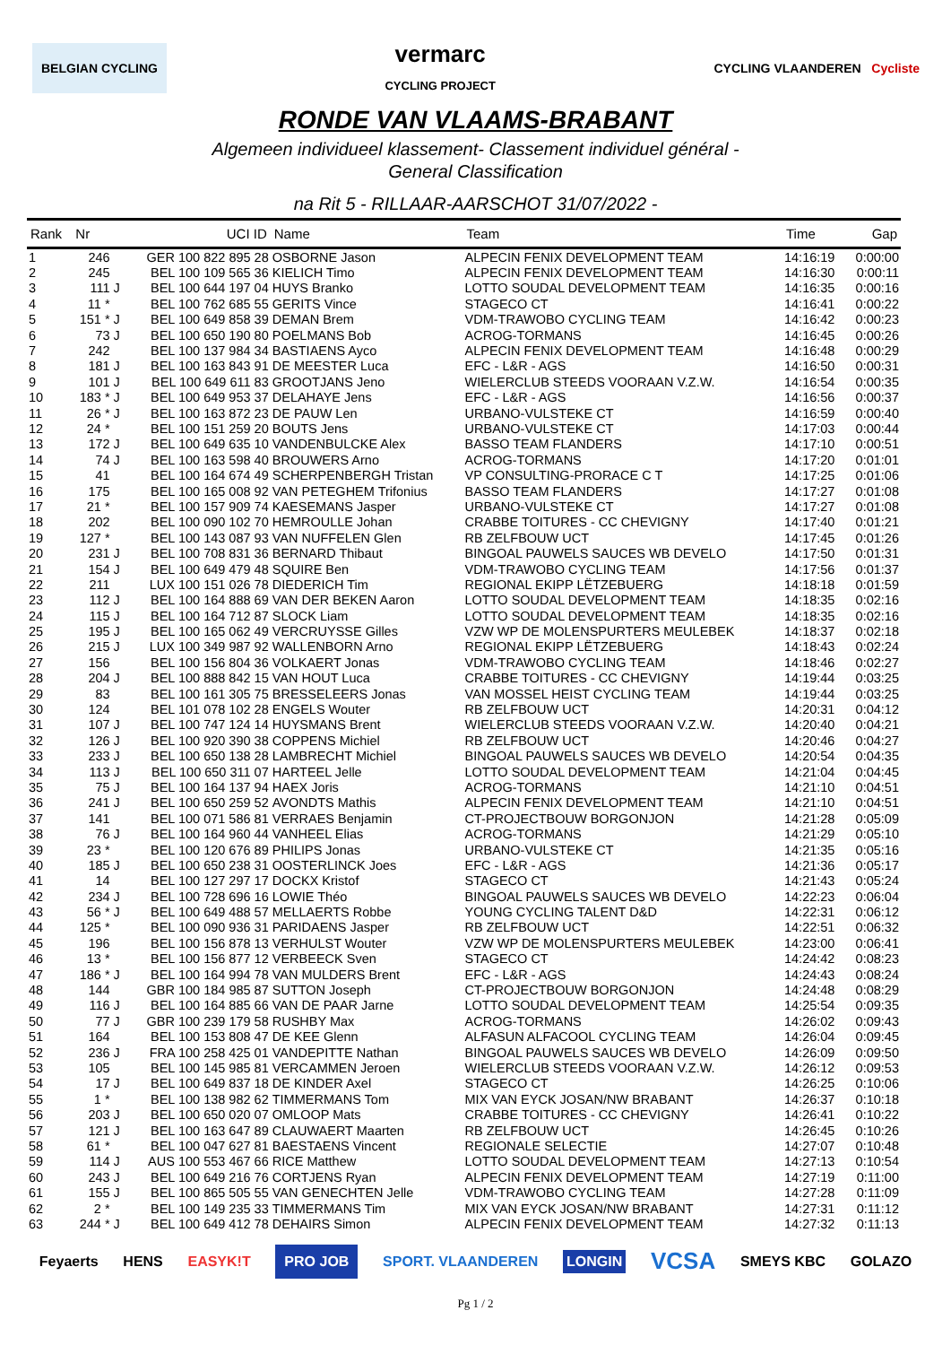BELGIAN CYCLING
vermarc
CYCLING PROJECT
CYCLING VLAANDEREN Cycliste
RONDE VAN VLAAMS-BRABANT
Algemeen individueel klassement- Classement individuel général -
General Classification
na Rit 5 - RILLAAR-AARSCHOT 31/07/2022 -
| Rank | Nr | | UCI ID | Name | Team | Time | Gap |
| --- | --- | --- | --- | --- | --- | --- | --- |
| 1 | 246 | | GER 100 822 895 28 | OSBORNE Jason | ALPECIN FENIX DEVELOPMENT TEAM | 14:16:19 | 0:00:00 |
| 2 | 245 | | BEL 100 109 565 36 | KIELICH Timo | ALPECIN FENIX DEVELOPMENT TEAM | 14:16:30 | 0:00:11 |
| 3 | 111 | J | BEL 100 644 197 04 | HUYS Branko | LOTTO SOUDAL DEVELOPMENT TEAM | 14:16:35 | 0:00:16 |
| 4 | 11 * | | BEL 100 762 685 55 | GERITS Vince | STAGECO CT | 14:16:41 | 0:00:22 |
| 5 | 151 * | J | BEL 100 649 858 39 | DEMAN Brem | VDM-TRAWOBO CYCLING TEAM | 14:16:42 | 0:00:23 |
| 6 | 73 | J | BEL 100 650 190 80 | POELMANS Bob | ACROG-TORMANS | 14:16:45 | 0:00:26 |
| 7 | 242 | | BEL 100 137 984 34 | BASTIAENS Ayco | ALPECIN FENIX DEVELOPMENT TEAM | 14:16:48 | 0:00:29 |
| 8 | 181 | J | BEL 100 163 843 91 | DE MEESTER Luca | EFC - L&R - AGS | 14:16:50 | 0:00:31 |
| 9 | 101 | J | BEL 100 649 611 83 | GROOTJANS Jeno | WIELERCLUB STEEDS VOORAAN V.Z.W. | 14:16:54 | 0:00:35 |
| 10 | 183 * | J | BEL 100 649 953 37 | DELAHAYE Jens | EFC - L&R - AGS | 14:16:56 | 0:00:37 |
| 11 | 26 * | J | BEL 100 163 872 23 | DE PAUW Len | URBANO-VULSTEKE CT | 14:16:59 | 0:00:40 |
| 12 | 24 * | | BEL 100 151 259 20 | BOUTS Jens | URBANO-VULSTEKE CT | 14:17:03 | 0:00:44 |
| 13 | 172 | J | BEL 100 649 635 10 | VANDENBULCKE Alex | BASSO TEAM FLANDERS | 14:17:10 | 0:00:51 |
| 14 | 74 | J | BEL 100 163 598 40 | BROUWERS Arno | ACROG-TORMANS | 14:17:20 | 0:01:01 |
| 15 | 41 | | BEL 100 164 674 49 | SCHERPENBERGH Tristan | VP CONSULTING-PRORACE C T | 14:17:25 | 0:01:06 |
| 16 | 175 | | BEL 100 165 008 92 | VAN PETEGHEM Trifonius | BASSO TEAM FLANDERS | 14:17:27 | 0:01:08 |
| 17 | 21 * | | BEL 100 157 909 74 | KAESEMANS Jasper | URBANO-VULSTEKE CT | 14:17:27 | 0:01:08 |
| 18 | 202 | | BEL 100 090 102 70 | HEMROULLE Johan | CRABBE TOITURES - CC CHEVIGNY | 14:17:40 | 0:01:21 |
| 19 | 127 * | | BEL 100 143 087 93 | VAN NUFFELEN Glen | RB ZELFBOUW UCT | 14:17:45 | 0:01:26 |
| 20 | 231 | J | BEL 100 708 831 36 | BERNARD Thibaut | BINGOAL PAUWELS SAUCES WB DEVELO | 14:17:50 | 0:01:31 |
| 21 | 154 | J | BEL 100 649 479 48 | SQUIRE Ben | VDM-TRAWOBO CYCLING TEAM | 14:17:56 | 0:01:37 |
| 22 | 211 | | LUX 100 151 026 78 | DIEDERICH Tim | REGIONAL EKIPP LËTZEBUERG | 14:18:18 | 0:01:59 |
| 23 | 112 | J | BEL 100 164 888 69 | VAN DER BEKEN Aaron | LOTTO SOUDAL DEVELOPMENT TEAM | 14:18:35 | 0:02:16 |
| 24 | 115 | J | BEL 100 164 712 87 | SLOCK Liam | LOTTO SOUDAL DEVELOPMENT TEAM | 14:18:35 | 0:02:16 |
| 25 | 195 | J | BEL 100 165 062 49 | VERCRUYSSE Gilles | VZW WP DE MOLENSPURTERS MEULEBEK | 14:18:37 | 0:02:18 |
| 26 | 215 | J | LUX 100 349 987 92 | WALLENBORN Arno | REGIONAL EKIPP LËTZEBUERG | 14:18:43 | 0:02:24 |
| 27 | 156 | | BEL 100 156 804 36 | VOLKAERT Jonas | VDM-TRAWOBO CYCLING TEAM | 14:18:46 | 0:02:27 |
| 28 | 204 | J | BEL 100 888 842 15 | VAN HOUT Luca | CRABBE TOITURES - CC CHEVIGNY | 14:19:44 | 0:03:25 |
| 29 | 83 | | BEL 100 161 305 75 | BRESSELEERS Jonas | VAN MOSSEL HEIST CYCLING TEAM | 14:19:44 | 0:03:25 |
| 30 | 124 | | BEL 101 078 102 28 | ENGELS Wouter | RB ZELFBOUW UCT | 14:20:31 | 0:04:12 |
| 31 | 107 | J | BEL 100 747 124 14 | HUYSMANS Brent | WIELERCLUB STEEDS VOORAAN V.Z.W. | 14:20:40 | 0:04:21 |
| 32 | 126 | J | BEL 100 920 390 38 | COPPENS Michiel | RB ZELFBOUW UCT | 14:20:46 | 0:04:27 |
| 33 | 233 | J | BEL 100 650 138 28 | LAMBRECHT Michiel | BINGOAL PAUWELS SAUCES WB DEVELO | 14:20:54 | 0:04:35 |
| 34 | 113 | J | BEL 100 650 311 07 | HARTEEL Jelle | LOTTO SOUDAL DEVELOPMENT TEAM | 14:21:04 | 0:04:45 |
| 35 | 75 | J | BEL 100 164 137 94 | HAEX Joris | ACROG-TORMANS | 14:21:10 | 0:04:51 |
| 36 | 241 | J | BEL 100 650 259 52 | AVONDTS Mathis | ALPECIN FENIX DEVELOPMENT TEAM | 14:21:10 | 0:04:51 |
| 37 | 141 | | BEL 100 071 586 81 | VERRAES Benjamin | CT-PROJECTBOUW BORGONJON | 14:21:28 | 0:05:09 |
| 38 | 76 | J | BEL 100 164 960 44 | VANHEEL Elias | ACROG-TORMANS | 14:21:29 | 0:05:10 |
| 39 | 23 * | | BEL 100 120 676 89 | PHILIPS Jonas | URBANO-VULSTEKE CT | 14:21:35 | 0:05:16 |
| 40 | 185 | J | BEL 100 650 238 31 | OOSTERLINCK Joes | EFC - L&R - AGS | 14:21:36 | 0:05:17 |
| 41 | 14 | | BEL 100 127 297 17 | DOCKX Kristof | STAGECO CT | 14:21:43 | 0:05:24 |
| 42 | 234 | J | BEL 100 728 696 16 | LOWIE Théo | BINGOAL PAUWELS SAUCES WB DEVELO | 14:22:23 | 0:06:04 |
| 43 | 56 * | J | BEL 100 649 488 57 | MELLAERTS Robbe | YOUNG CYCLING TALENT D&D | 14:22:31 | 0:06:12 |
| 44 | 125 * | | BEL 100 090 936 31 | PARIDAENS Jasper | RB ZELFBOUW UCT | 14:22:51 | 0:06:32 |
| 45 | 196 | | BEL 100 156 878 13 | VERHULST Wouter | VZW WP DE MOLENSPURTERS MEULEBEK | 14:23:00 | 0:06:41 |
| 46 | 13 * | | BEL 100 156 877 12 | VERBEECK Sven | STAGECO CT | 14:24:42 | 0:08:23 |
| 47 | 186 * | J | BEL 100 164 994 78 | VAN MULDERS Brent | EFC - L&R - AGS | 14:24:43 | 0:08:24 |
| 48 | 144 | | GBR 100 184 985 87 | SUTTON Joseph | CT-PROJECTBOUW BORGONJON | 14:24:48 | 0:08:29 |
| 49 | 116 | J | BEL 100 164 885 66 | VAN DE PAAR Jarne | LOTTO SOUDAL DEVELOPMENT TEAM | 14:25:54 | 0:09:35 |
| 50 | 77 | J | GBR 100 239 179 58 | RUSHBY Max | ACROG-TORMANS | 14:26:02 | 0:09:43 |
| 51 | 164 | | BEL 100 153 808 47 | DE KEE Glenn | ALFASUN ALFACOOL CYCLING TEAM | 14:26:04 | 0:09:45 |
| 52 | 236 | J | FRA 100 258 425 01 | VANDEPITTE Nathan | BINGOAL PAUWELS SAUCES WB DEVELO | 14:26:09 | 0:09:50 |
| 53 | 105 | | BEL 100 145 985 81 | VERCAMMEN Jeroen | WIELERCLUB STEEDS VOORAAN V.Z.W. | 14:26:12 | 0:09:53 |
| 54 | 17 | J | BEL 100 649 837 18 | DE KINDER Axel | STAGECO CT | 14:26:25 | 0:10:06 |
| 55 | 1 * | | BEL 100 138 982 62 | TIMMERMANS Tom | MIX VAN EYCK JOSAN/NW BRABANT | 14:26:37 | 0:10:18 |
| 56 | 203 | J | BEL 100 650 020 07 | OMLOOP Mats | CRABBE TOITURES - CC CHEVIGNY | 14:26:41 | 0:10:22 |
| 57 | 121 | J | BEL 100 163 647 89 | CLAUWAERT Maarten | RB ZELFBOUW UCT | 14:26:45 | 0:10:26 |
| 58 | 61 * | | BEL 100 047 627 81 | BAESTAENS Vincent | REGIONALE SELECTIE | 14:27:07 | 0:10:48 |
| 59 | 114 | J | AUS 100 553 467 66 | RICE Matthew | LOTTO SOUDAL DEVELOPMENT TEAM | 14:27:13 | 0:10:54 |
| 60 | 243 | J | BEL 100 649 216 76 | CORTJENS Ryan | ALPECIN FENIX DEVELOPMENT TEAM | 14:27:19 | 0:11:00 |
| 61 | 155 | J | BEL 100 865 505 55 | VAN GENECHTEN Jelle | VDM-TRAWOBO CYCLING TEAM | 14:27:28 | 0:11:09 |
| 62 | 2 * | | BEL 100 149 235 33 | TIMMERMANS Tim | MIX VAN EYCK JOSAN/NW BRABANT | 14:27:31 | 0:11:12 |
| 63 | 244 * | J | BEL 100 649 412 78 | DEHAIRS Simon | ALPECIN FENIX DEVELOPMENT TEAM | 14:27:32 | 0:11:13 |
Feyaerts HENS EASYK!T PRO JOB SPORT. VLAANDEREN LONGIN VCSA SMEYS KBC GOLAZO
Pg 1 / 2